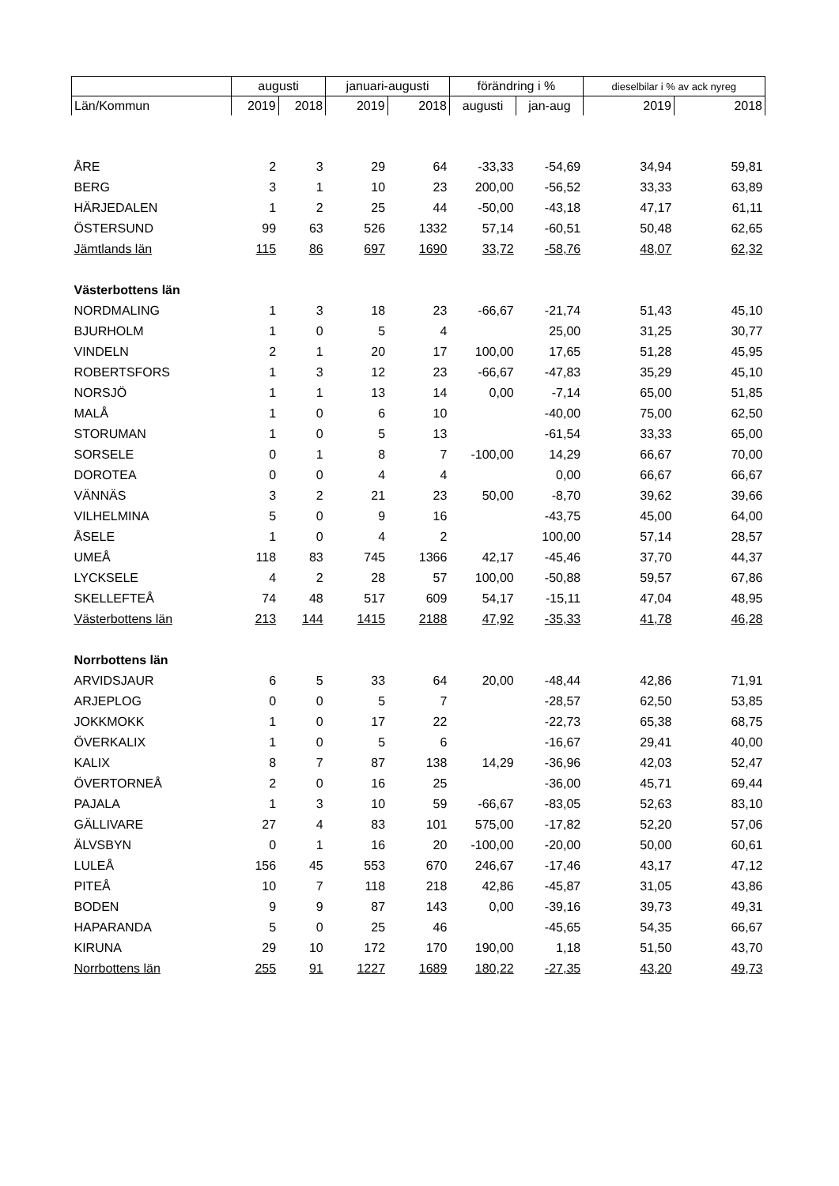| | augusti | | januari-augusti | | förändring i % | | dieselbilar i % av ack nyreg | |
| --- | --- | --- | --- | --- | --- | --- | --- | --- |
| Län/Kommun | 2019 | 2018 | 2019 | 2018 | augusti | jan-aug | 2019 | 2018 |
| ÅRE | 2 | 3 | 29 | 64 | -33,33 | -54,69 | 34,94 | 59,81 |
| BERG | 3 | 1 | 10 | 23 | 200,00 | -56,52 | 33,33 | 63,89 |
| HÄRJEDALEN | 1 | 2 | 25 | 44 | -50,00 | -43,18 | 47,17 | 61,11 |
| ÖSTERSUND | 99 | 63 | 526 | 1332 | 57,14 | -60,51 | 50,48 | 62,65 |
| Jämtlands län | 115 | 86 | 697 | 1690 | 33,72 | -58,76 | 48,07 | 62,32 |
| Västerbottens län | | | | | | | | |
| NORDMALING | 1 | 3 | 18 | 23 | -66,67 | -21,74 | 51,43 | 45,10 |
| BJURHOLM | 1 | 0 | 5 | 4 | | 25,00 | 31,25 | 30,77 |
| VINDELN | 2 | 1 | 20 | 17 | 100,00 | 17,65 | 51,28 | 45,95 |
| ROBERTSFORS | 1 | 3 | 12 | 23 | -66,67 | -47,83 | 35,29 | 45,10 |
| NORSJÖ | 1 | 1 | 13 | 14 | 0,00 | -7,14 | 65,00 | 51,85 |
| MALÅ | 1 | 0 | 6 | 10 | | -40,00 | 75,00 | 62,50 |
| STORUMAN | 1 | 0 | 5 | 13 | | -61,54 | 33,33 | 65,00 |
| SORSELE | 0 | 1 | 8 | 7 | -100,00 | 14,29 | 66,67 | 70,00 |
| DOROTEA | 0 | 0 | 4 | 4 | | 0,00 | 66,67 | 66,67 |
| VÄNNÄS | 3 | 2 | 21 | 23 | 50,00 | -8,70 | 39,62 | 39,66 |
| VILHELMINA | 5 | 0 | 9 | 16 | | -43,75 | 45,00 | 64,00 |
| ÅSELE | 1 | 0 | 4 | 2 | | 100,00 | 57,14 | 28,57 |
| UMEÅ | 118 | 83 | 745 | 1366 | 42,17 | -45,46 | 37,70 | 44,37 |
| LYCKSELE | 4 | 2 | 28 | 57 | 100,00 | -50,88 | 59,57 | 67,86 |
| SKELLEFTEÅ | 74 | 48 | 517 | 609 | 54,17 | -15,11 | 47,04 | 48,95 |
| Västerbottens län | 213 | 144 | 1415 | 2188 | 47,92 | -35,33 | 41,78 | 46,28 |
| Norrbottens län | | | | | | | | |
| ARVIDSJAUR | 6 | 5 | 33 | 64 | 20,00 | -48,44 | 42,86 | 71,91 |
| ARJEPLOG | 0 | 0 | 5 | 7 | | -28,57 | 62,50 | 53,85 |
| JOKKMOKK | 1 | 0 | 17 | 22 | | -22,73 | 65,38 | 68,75 |
| ÖVERKALIX | 1 | 0 | 5 | 6 | | -16,67 | 29,41 | 40,00 |
| KALIX | 8 | 7 | 87 | 138 | 14,29 | -36,96 | 42,03 | 52,47 |
| ÖVERTORNEÅ | 2 | 0 | 16 | 25 | | -36,00 | 45,71 | 69,44 |
| PAJALA | 1 | 3 | 10 | 59 | -66,67 | -83,05 | 52,63 | 83,10 |
| GÄLLIVARE | 27 | 4 | 83 | 101 | 575,00 | -17,82 | 52,20 | 57,06 |
| ÄLVSBYN | 0 | 1 | 16 | 20 | -100,00 | -20,00 | 50,00 | 60,61 |
| LULEÅ | 156 | 45 | 553 | 670 | 246,67 | -17,46 | 43,17 | 47,12 |
| PITEÅ | 10 | 7 | 118 | 218 | 42,86 | -45,87 | 31,05 | 43,86 |
| BODEN | 9 | 9 | 87 | 143 | 0,00 | -39,16 | 39,73 | 49,31 |
| HAPARANDA | 5 | 0 | 25 | 46 | | -45,65 | 54,35 | 66,67 |
| KIRUNA | 29 | 10 | 172 | 170 | 190,00 | 1,18 | 51,50 | 43,70 |
| Norrbottens län | 255 | 91 | 1227 | 1689 | 180,22 | -27,35 | 43,20 | 49,73 |